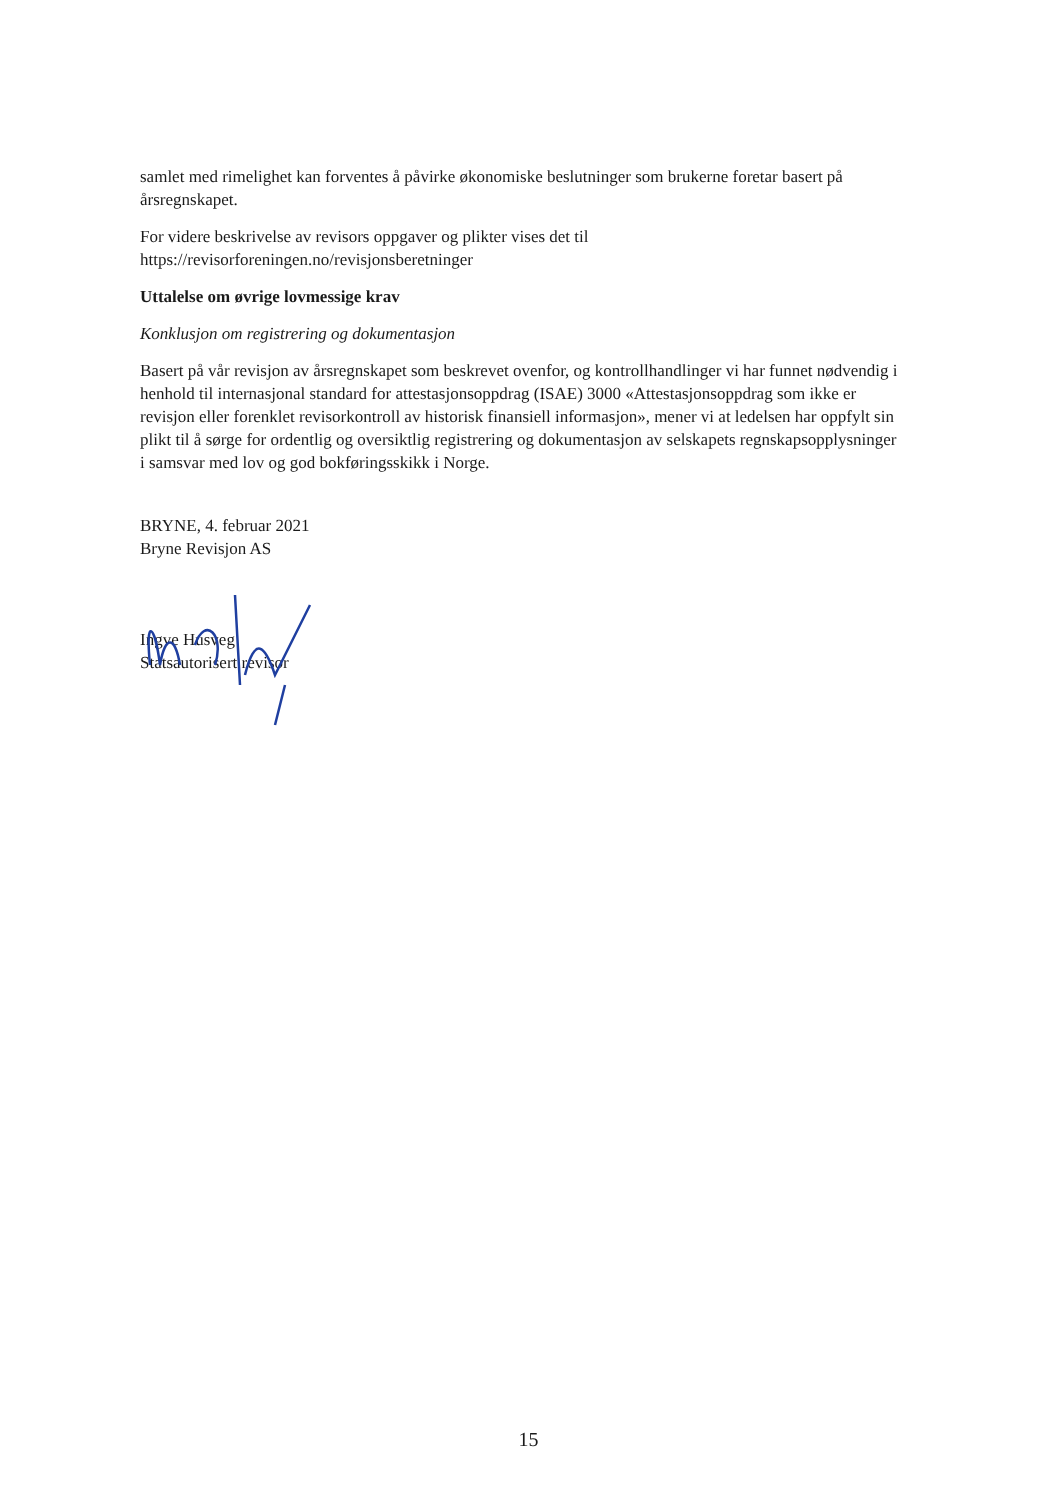samlet med rimelighet kan forventes å påvirke økonomiske beslutninger som brukerne foretar basert på årsregnskapet.
For videre beskrivelse av revisors oppgaver og plikter vises det til https://revisorforeningen.no/revisjonsberetninger
Uttalelse om øvrige lovmessige krav
Konklusjon om registrering og dokumentasjon
Basert på vår revisjon av årsregnskapet som beskrevet ovenfor, og kontrollhandlinger vi har funnet nødvendig i henhold til internasjonal standard for attestasjonsoppdrag (ISAE) 3000 «Attestasjonsoppdrag som ikke er revisjon eller forenklet revisorkontroll av historisk finansiell informasjon», mener vi at ledelsen har oppfylt sin plikt til å sørge for ordentlig og oversiktlig registrering og dokumentasjon av selskapets regnskapsopplysninger i samsvar med lov og god bokføringsskikk i Norge.
BRYNE, 4. februar 2021
Bryne Revisjon AS
Ingve Husveg
Statsautorisert revisor
15